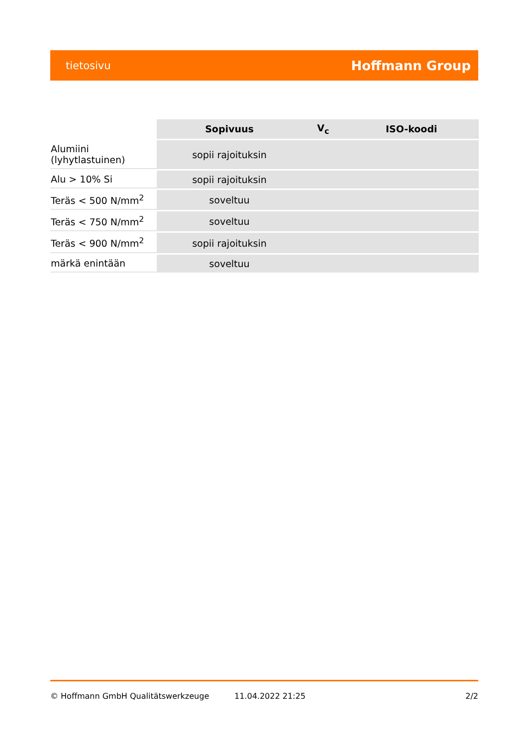tietosivu Hoffmann Group
| | Sopivuus | V<sub>c</sub> | ISO-koodi |
| --- | --- | --- | --- |
| Alumiini (lyhytlastuinen) | sopii rajoituksin | | |
| Alu > 10% Si | sopii rajoituksin | | |
| Teräs < 500 N/mm<sup>2</sup> | soveltuu | | |
| Teräs < 750 N/mm<sup>2</sup> | soveltuu | | |
| Teräs < 900 N/mm<sup>2</sup> | sopii rajoituksin | | |
| märkä enintään | soveltuu | | |
© Hoffmann GmbH Qualitätswerkzeuge 11.04.2022 21:25 2/2